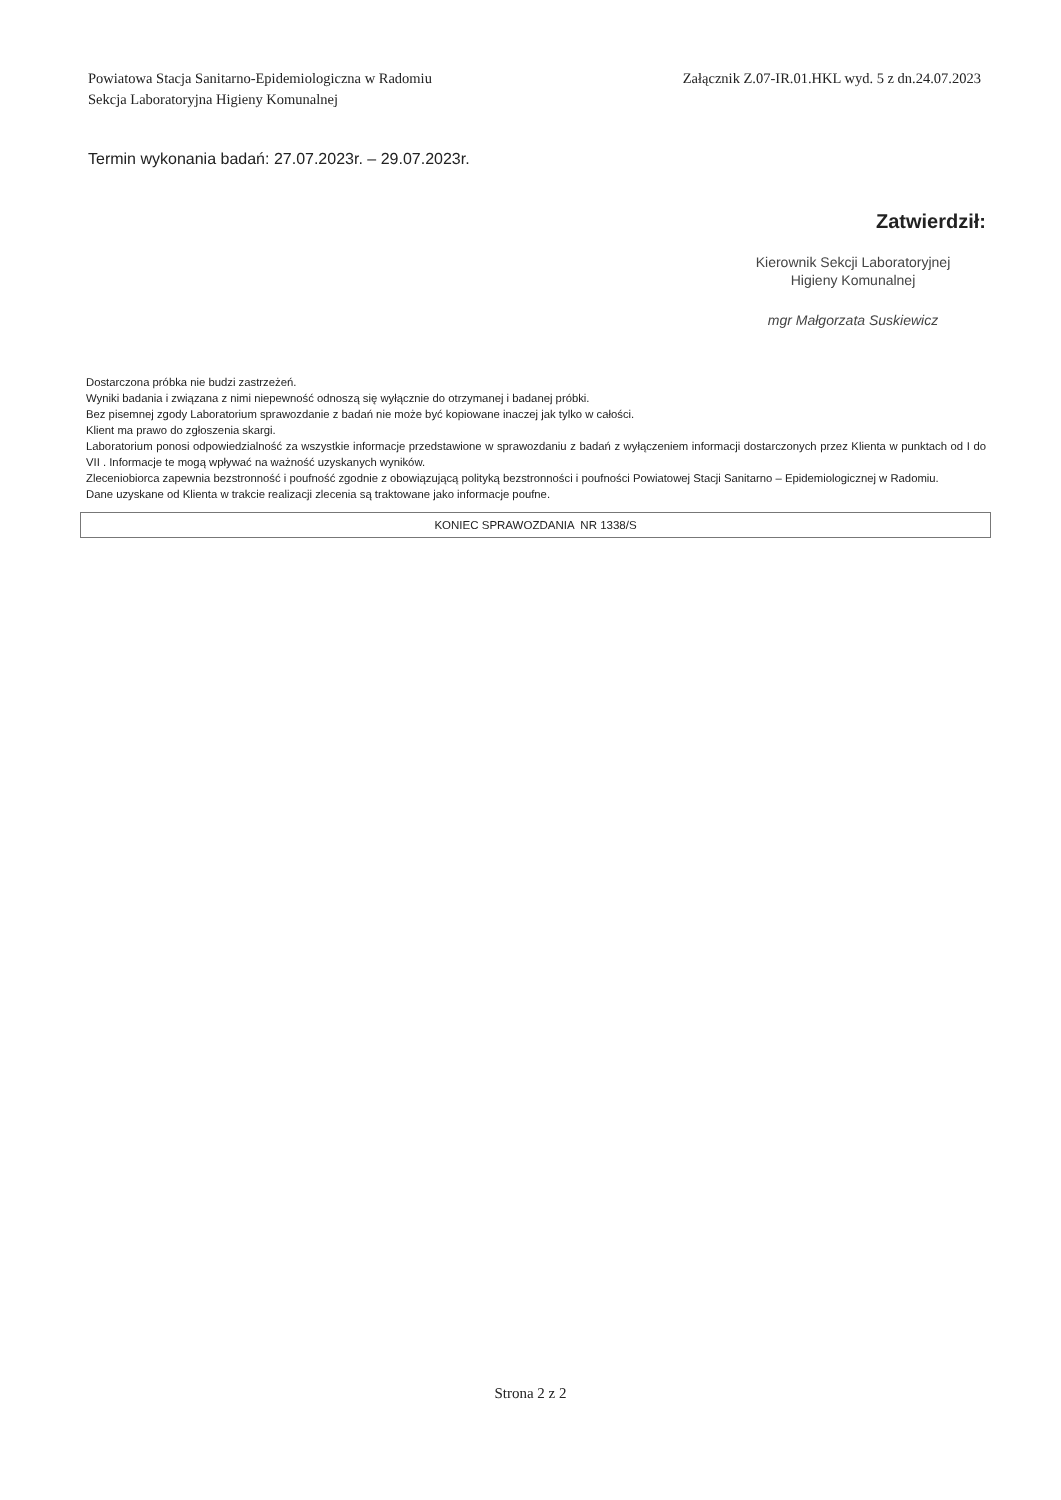Powiatowa Stacja Sanitarno-Epidemiologiczna w Radomiu
Sekcja Laboratoryjna Higieny Komunalnej
Załącznik Z.07-IR.01.HKL wyd. 5 z dn.24.07.2023
Termin wykonania badań: 27.07.2023r. – 29.07.2023r.
Zatwierdził:
Kierownik Sekcji Laboratoryjnej
Higieny Komunalnej
mgr Małgorzata Suskiewicz
Dostarczona próbka nie budzi zastrzeżeń.
Wyniki badania i związana z nimi niepewność odnoszą się wyłącznie do otrzymanej i badanej próbki.
Bez pisemnej zgody Laboratorium sprawozdanie z badań nie może być kopiowane inaczej jak tylko w całości.
Klient ma prawo do zgłoszenia skargi.
Laboratorium ponosi odpowiedzialność za wszystkie informacje przedstawione w sprawozdaniu z badań z wyłączeniem informacji dostarczonych przez Klienta w punktach od I do VII . Informacje te mogą wpływać na ważność uzyskanych wyników.
Zleceniobiorca zapewnia bezstronność i poufność zgodnie z obowiązującą polityką bezstronności i poufności Powiatowej Stacji Sanitarno – Epidemiologicznej w Radomiu.
Dane uzyskane od Klienta w trakcie realizacji zlecenia są traktowane jako informacje poufne.
KONIEC SPRAWOZDANIA NR 1338/S
Strona 2 z 2